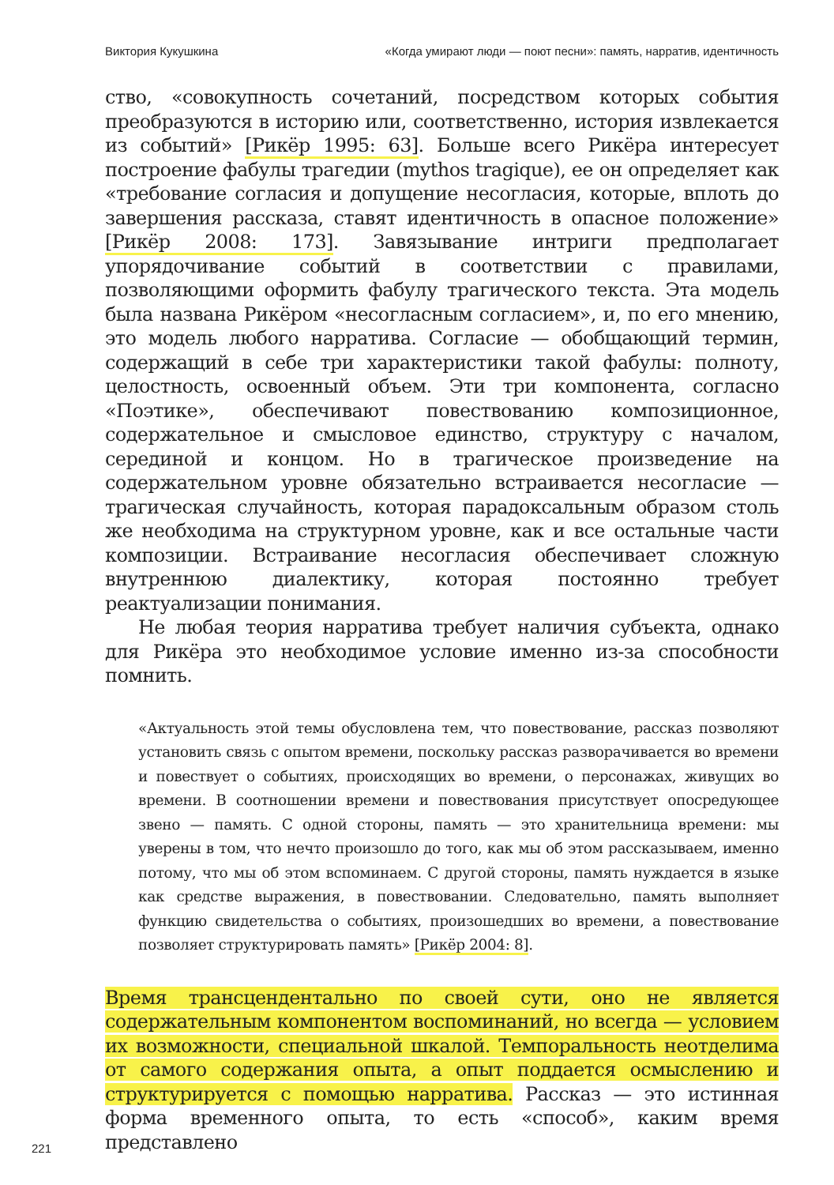Виктория Кукушкина «Когда умирают люди — поют песни»: память, нарратив, идентичность
ство, «совокупность сочетаний, посредством которых события преобразуются в историю или, соответственно, история извлекается из событий» [Рикёр 1995: 63]. Больше всего Рикёра интересует построение фабулы трагедии (mythos tragique), ее он определяет как «требование согласия и допущение несогласия, которые, вплоть до завершения рассказа, ставят идентичность в опасное положение» [Рикёр 2008: 173]. Завязывание интриги предполагает упорядочивание событий в соответствии с правилами, позволяющими оформить фабулу трагического текста. Эта модель была названа Рикёром «несогласным согласием», и, по его мнению, это модель любого нарратива. Согласие — обобщающий термин, содержащий в себе три характеристики такой фабулы: полноту, целостность, освоенный объем. Эти три компонента, согласно «Поэтике», обеспечивают повествованию композиционное, содержательное и смысловое единство, структуру с началом, серединой и концом. Но в трагическое произведение на содержательном уровне обязательно встраивается несогласие — трагическая случайность, которая парадоксальным образом столь же необходима на структурном уровне, как и все остальные части композиции. Встраивание несогласия обеспечивает сложную внутреннюю диалектику, которая постоянно требует реактуализации понимания.
Не любая теория нарратива требует наличия субъекта, однако для Рикёра это необходимое условие именно из-за способности помнить.
«Актуальность этой темы обусловлена тем, что повествование, рассказ позволяют установить связь с опытом времени, поскольку рассказ разворачивается во времени и повествует о событиях, происходящих во времени, о персонажах, живущих во времени. В соотношении времени и повествования присутствует опосредующее звено — память. С одной стороны, память — это хранительница времени: мы уверены в том, что нечто произошло до того, как мы об этом рассказываем, именно потому, что мы об этом вспоминаем. С другой стороны, память нуждается в языке как средстве выражения, в повествовании. Следовательно, память выполняет функцию свидетельства о событиях, произошедших во времени, а повествование позволяет структурировать память» [Рикёр 2004: 8].
Время трансцендентально по своей сути, оно не является содержательным компонентом воспоминаний, но всегда — условием их возможности, специальной шкалой. Темпоральность неотделима от самого содержания опыта, а опыт поддается осмыслению и структурируется с помощью нарратива. Рассказ — это истинная форма временного опыта, то есть «способ», каким время представлено
221